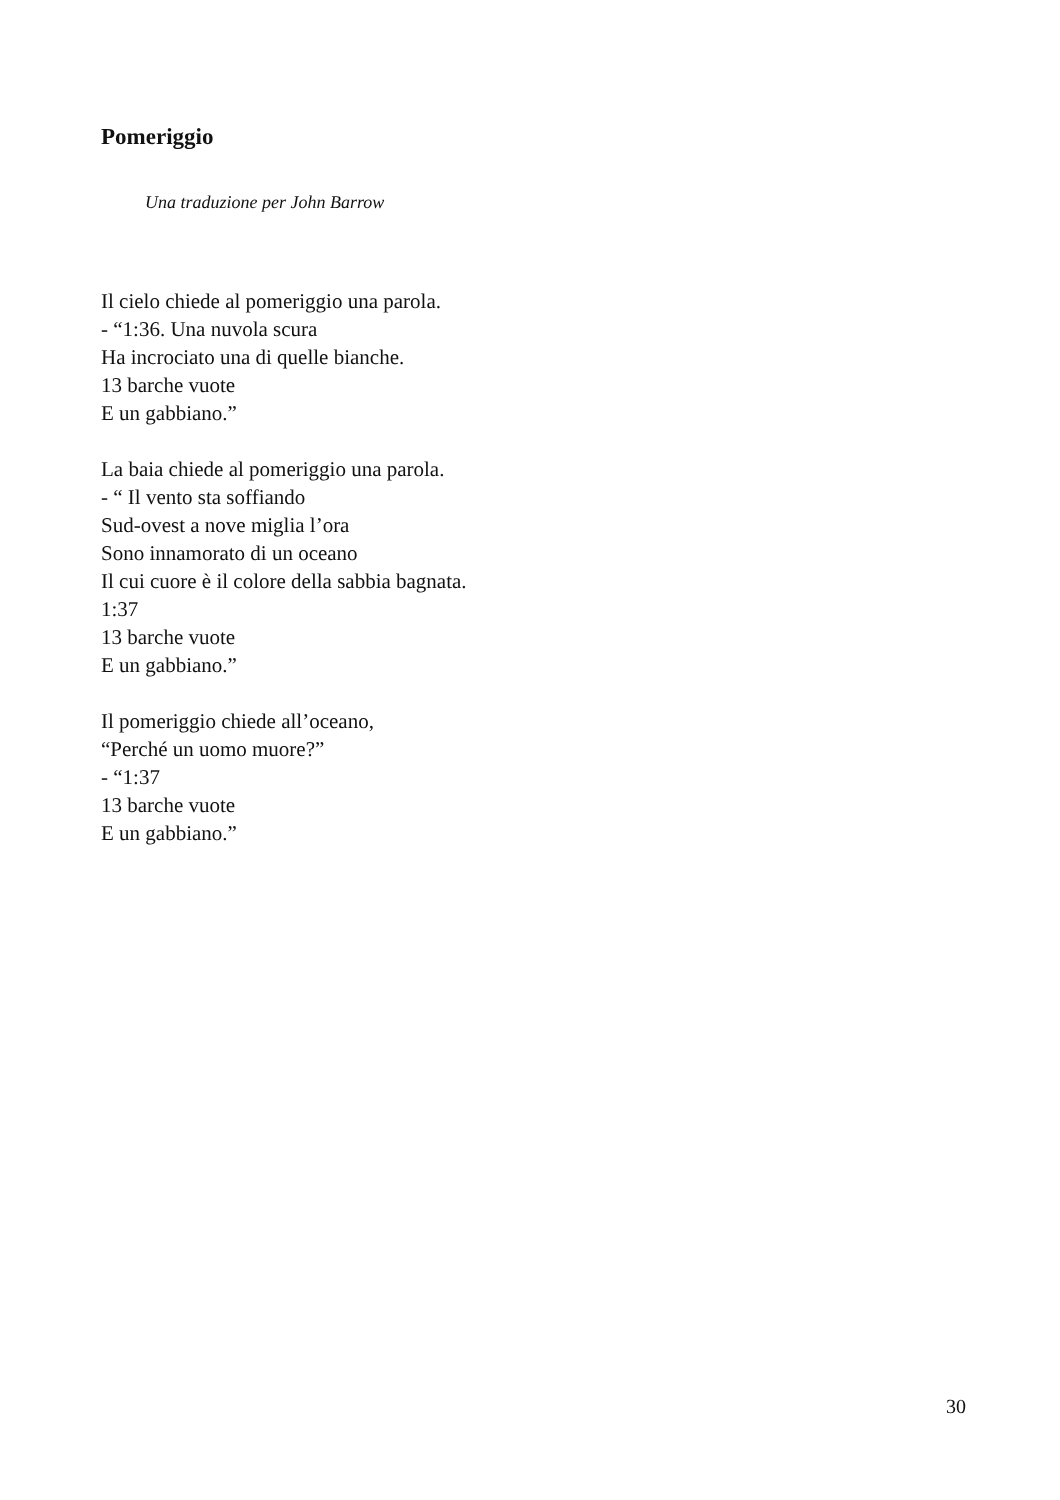Pomeriggio
Una traduzione per John Barrow
Il cielo chiede al pomeriggio una parola.
- “1:36. Una nuvola scura
Ha incrociato una di quelle bianche.
13 barche vuote
E un gabbiano.”
La baia chiede al pomeriggio una parola.
- “ Il vento sta soffiando
Sud-ovest a nove miglia l’ora
Sono innamorato di un oceano
Il cui cuore è il colore della sabbia bagnata.
1:37
13 barche vuote
E un gabbiano.”
Il pomeriggio chiede all’oceano,
“Perché un uomo muore?”
- “1:37
13 barche vuote
E un gabbiano.”
30